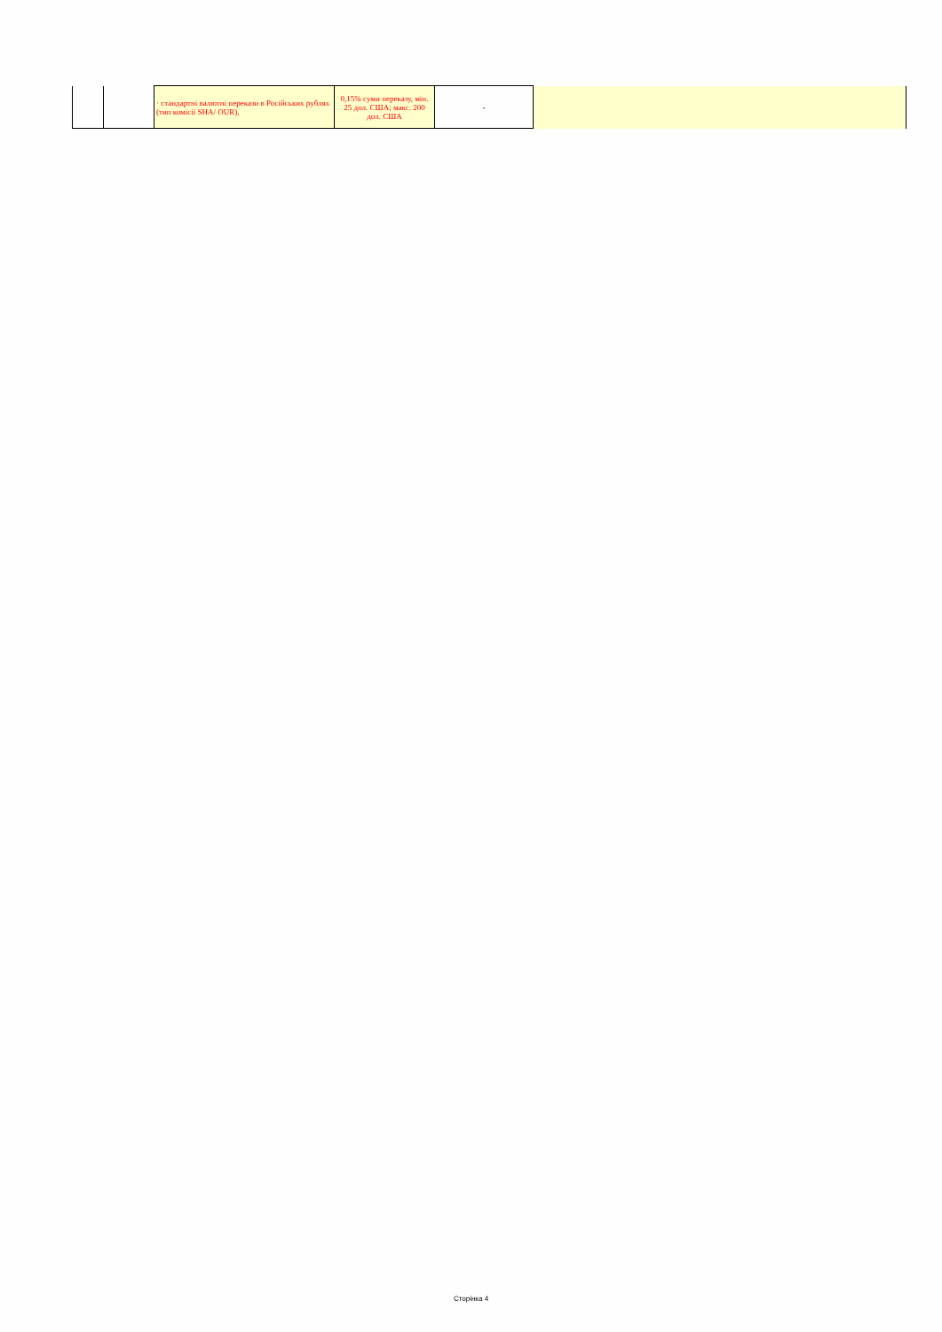| | | · стандартні валютні перекази в Російських рублях (тип комісії SHA/ OUR), | 0,15% суми переказу, мін. 25 дол. США; макс. 200 дол. США | - | |
Сторінка 4